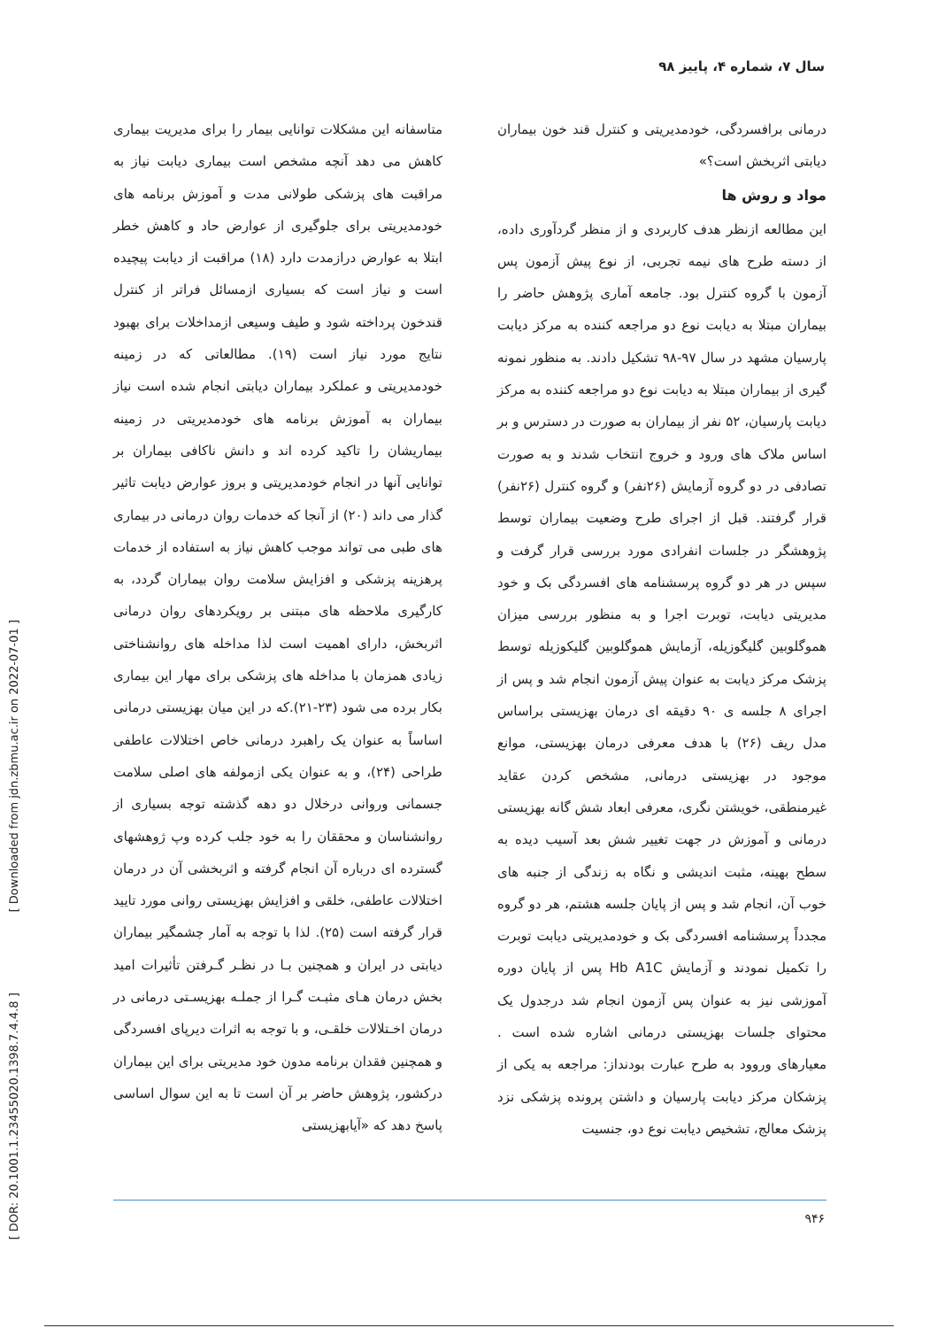سال ۷، شماره ۴، پاییز ۹۸
متاسفانه این مشکلات توانایی بیمار را برای مدیریت بیماری کاهش می دهد آنچه مشخص است بیماری دیابت نیاز به مراقبت های پزشکی طولانی مدت و آموزش برنامه های خودمدیریتی برای جلوگیری از عوارض حاد و کاهش خطر ابتلا به عوارض درازمدت دارد (۱۸) مراقبت از دیابت پیچیده است و نیاز است که بسیاری ازمسائل فراتر از کنترل قندخون پرداخته شود و طیف وسیعی ازمداخلات برای بهبود نتایج مورد نیاز است (۱۹). مطالعاتی که در زمینه خودمدیریتی و عملکرد بیماران دیابتی انجام شده است نیاز بیماران به آموزش برنامه های خودمدیریتی در زمینه بیماریشان را تاکید کرده اند و دانش ناکافی بیماران بر توانایی آنها در انجام خودمدیریتی و بروز عوارض دیابت تاثیر گذار می داند (۲۰) از آنجا که خدمات روان درمانی در بیماری های طبی می تواند موجب کاهش نیاز به استفاده از خدمات پرهزینه پزشکی و افزایش سلامت روان بیماران گردد، به کارگیری ملاحظه های مبتنی بر رویکردهای روان درمانی اثربخش، دارای اهمیت است لذا مداخله های روانشناختی زیادی همزمان با مداخله های پزشکی برای مهار این بیماری بکار برده می شود (۲۳-۲۱).که در این میان بهزیستی درمانی اساساً به عنوان یک راهبرد درمانی خاص اختلالات عاطفی طراحی (۲۴)، و به عنوان یکی ازمولفه های اصلی سلامت جسمانی وروانی درخلال دو دهه گذشته توجه بسیاری از روانشناسان و محققان را به خود جلب کرده وپ ژوهشهای گسترده ای درباره آن انجام گرفته و اثربخشی آن در درمان اختلالات عاطفی، خلقی و افزایش بهزیستی روانی مورد تایید قرار گرفته است (۲۵). لذا با توجه به آمار چشمگیر بیماران دیابتی در ایران و همچنین بـا در نظـر گـرفتن تأثیرات امید بخش درمان هـای مثبـت گـرا از جملـه بهزیسـتی درمانی در درمان اخـتلالات خلقـی، و با توجه به اثرات دیرپای افسردگی و همچنین فقدان برنامه مدون خود مدیریتی برای این بیماران درکشور، پژوهش حاضر بر آن است تا به این سوال اساسی پاسخ دهد که «آیابهزیستی
درمانی برافسردگی، خودمدیریتی و کنترل قند خون بیماران دیابتی اثربخش است؟»
مواد و روش ها
این مطالعه ازنظر هدف کاربردی و از منظر گردآوری داده، از دسته طرح های نیمه تجربی، از نوع پیش آزمون پس آزمون با گروه کنترل بود. جامعه آماری پژوهش حاضر را بیماران مبتلا به دیابت نوع دو مراجعه کننده به مرکز دیابت پارسیان مشهد در سال ۹۷-۹۸ تشکیل دادند. به منظور نمونه گیری از بیماران مبتلا به دیابت نوع دو مراجعه کننده به مرکز دیابت پارسیان، ۵۲ نفر از بیماران به صورت در دسترس و بر اساس ملاک های ورود و خروج انتخاب شدند و به صورت تصادفی در دو گروه آزمایش (۲۶نفر) و گروه کنترل (۲۶نفر) قرار گرفتند. قبل از اجرای طرح وضعیت بیماران توسط پژوهشگر در جلسات انفرادی مورد بررسی قرار گرفت و سپس در هر دو گروه پرسشنامه های افسردگی بک و خود مدیریتی دیابت، توبرت اجرا و به منظور بررسی میزان هموگلوبین گلیگوزیله، آزمایش هموگلوبین گلیکوزیله توسط پزشک مرکز دیابت به عنوان پیش آزمون انجام شد و پس از اجرای ۸ جلسه ی ۹۰ دقیقه ای درمان بهزیستی براساس مدل ریف (۲۶) با هدف معرفی درمان بهزیستی، موانع موجود در بهزیستی درمانی, مشخص کردن عقاید غیرمنطقی، خویشتن نگری، معرفی ابعاد شش گانه بهزیستی درمانی و آموزش در جهت تغییر شش بعد آسیب دیده به سطح بهینه، مثبت اندیشی و نگاه به زندگی از جنبه های خوب آن، انجام شد و پس از پایان جلسه هشتم، هر دو گروه مجدداً پرسشنامه افسردگی بک و خودمدیریتی دیابت توبرت را تکمیل نمودند و آزمایش Hb A1C پس از پایان دوره آموزشی نیز به عنوان پس آزمون انجام شد درجدول یک محتوای جلسات بهزیستی درمانی اشاره شده است . معیارهای وروود به طرح عبارت بودنداز: مراجعه به یکی از پزشکان مرکز دیابت پارسیان و داشتن پرونده پزشکی نزد پزشک معالج، تشخیص دیابت نوع دو، جنسیت
۹۴۶
[ DOR: 20.1001.1.23455020.1398.7.4.4.8 ] [ Downloaded from jdn.zbmu.ac.ir on 2022-07-01 ]